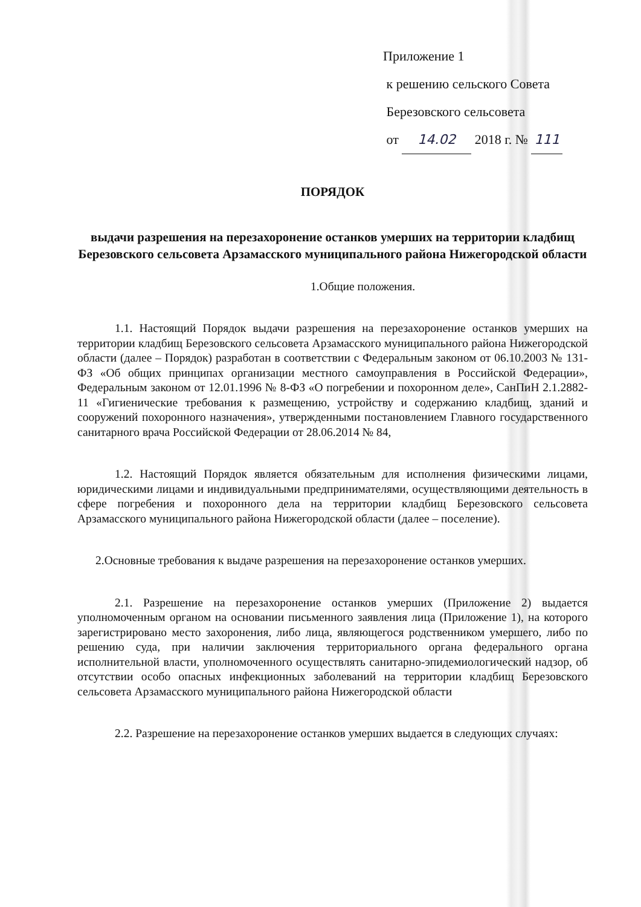Приложение 1
к решению сельского Совета
Березовского сельсовета
от 14.02 2018 г. № 111
ПОРЯДОК
выдачи разрешения на перезахоронение останков умерших на территории кладбищ Березовского сельсовета Арзамасского муниципального района Нижегородской области
1.Общие положения.
1.1. Настоящий Порядок выдачи разрешения на перезахоронение останков умерших на территории кладбищ Березовского сельсовета Арзамасского муниципального района Нижегородской области (далее – Порядок) разработан в соответствии с Федеральным законом от 06.10.2003 № 131-ФЗ «Об общих принципах организации местного самоуправления в Российской Федерации», Федеральным законом от 12.01.1996 № 8-ФЗ «О погребении и похоронном деле», СанПиН 2.1.2882-11 «Гигиенические требования к размещению, устройству и содержанию кладбищ, зданий и сооружений похоронного назначения», утвержденными постановлением Главного государственного санитарного врача Российской Федерации от 28.06.2014 № 84,
1.2. Настоящий Порядок является обязательным для исполнения физическими лицами, юридическими лицами и индивидуальными предпринимателями, осуществляющими деятельность в сфере погребения и похоронного дела на территории кладбищ Березовского сельсовета Арзамасского муниципального района Нижегородской области (далее – поселение).
2.Основные требования к выдаче разрешения на перезахоронение останков умерших.
2.1. Разрешение на перезахоронение останков умерших (Приложение 2) выдается уполномоченным органом на основании письменного заявления лица (Приложение 1), на которого зарегистрировано место захоронения, либо лица, являющегося родственником умершего, либо по решению суда, при наличии заключения территориального органа федерального органа исполнительной власти, уполномоченного осуществлять санитарно-эпидемиологический надзор, об отсутствии особо опасных инфекционных заболеваний на территории кладбищ Березовского сельсовета Арзамасского муниципального района Нижегородской области
2.2. Разрешение на перезахоронение останков умерших выдается в следующих случаях: